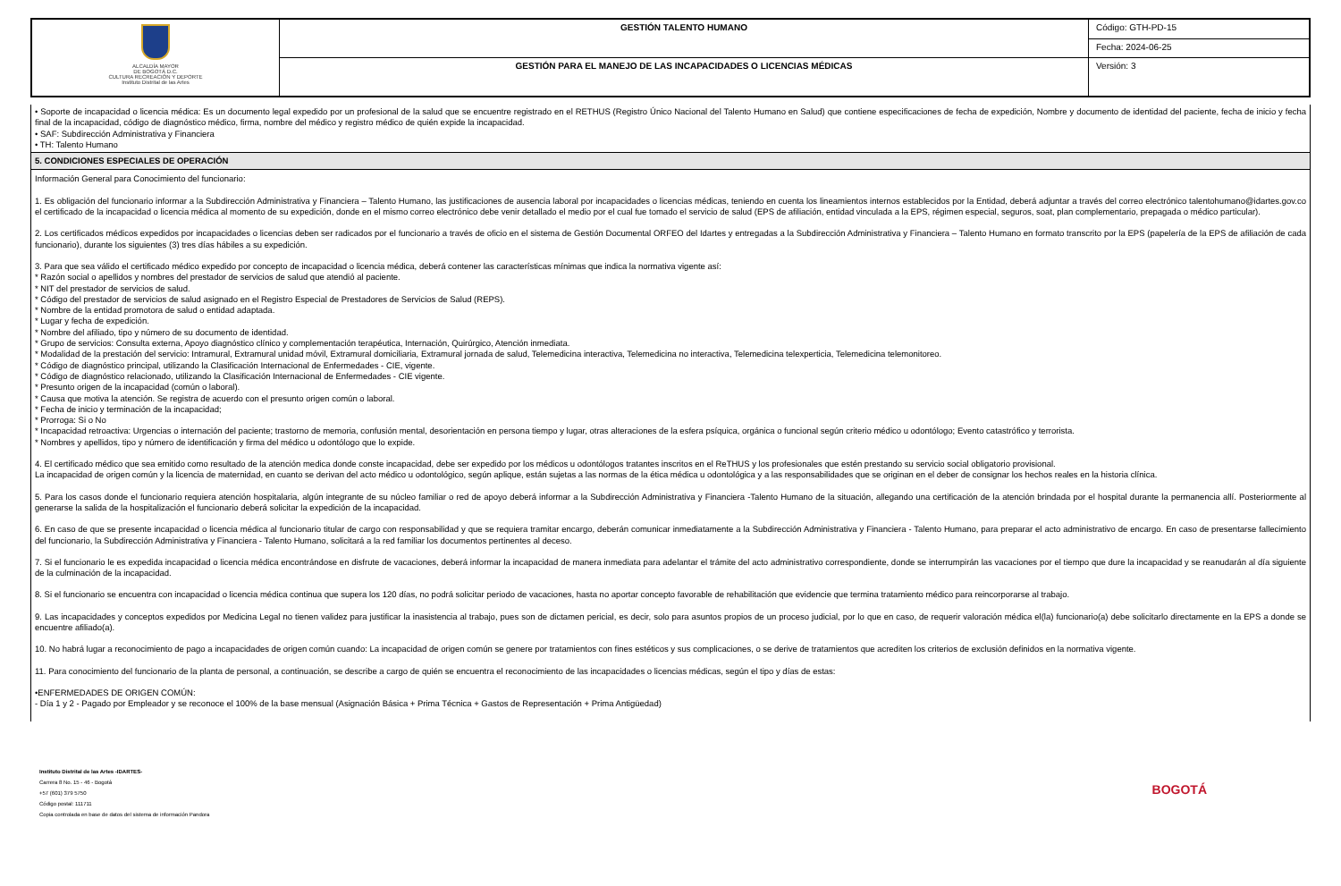| ALCALDÍA MAYOR DE BOGOTÁ D.C. CULTURA RECREACIÓN Y DEPORTE Instituto Distrital de las Artes | GESTIÓN TALENTO HUMANO | Código: GTH-PD-15 |
| | | Fecha: 2024-06-25 |
| | GESTIÓN PARA EL MANEJO DE LAS INCAPACIDADES O LICENCIAS MÉDICAS | Versión: 3 |
• Soporte de incapacidad o licencia médica: Es un documento legal expedido por un profesional de la salud que se encuentre registrado en el RETHUS (Registro Único Nacional del Talento Humano en Salud) que contiene especificaciones de fecha de expedición, Nombre y documento de identidad del paciente, fecha de inicio y fecha final de la incapacidad, código de diagnóstico médico, firma, nombre del médico y registro médico de quién expide la incapacidad.
• SAF: Subdirección Administrativa y Financiera
• TH: Talento Humano
5. CONDICIONES ESPECIALES DE OPERACIÓN
Información General para Conocimiento del funcionario:
1. Es obligación del funcionario informar a la Subdirección Administrativa y Financiera – Talento Humano, las justificaciones de ausencia laboral por incapacidades o licencias médicas, teniendo en cuenta los lineamientos internos establecidos por la Entidad, deberá adjuntar a través del correo electrónico talentohumano@idartes.gov.co el certificado de la incapacidad o licencia médica al momento de su expedición, donde en el mismo correo electrónico debe venir detallado el medio por el cual fue tomado el servicio de salud (EPS de afiliación, entidad vinculada a la EPS, régimen especial, seguros, soat, plan complementario, prepagada o médico particular).
2. Los certificados médicos expedidos por incapacidades o licencias deben ser radicados por el funcionario a través de oficio en el sistema de Gestión Documental ORFEO del Idartes y entregadas a la Subdirección Administrativa y Financiera – Talento Humano en formato transcrito por la EPS (papelería de la EPS de afiliación de cada funcionario), durante los siguientes (3) tres días hábiles a su expedición.
3. Para que sea válido el certificado médico expedido por concepto de incapacidad o licencia médica, deberá contener las características mínimas que indica la normativa vigente así:
* Razón social o apellidos y nombres del prestador de servicios de salud que atendió al paciente.
* NIT del prestador de servicios de salud.
* Código del prestador de servicios de salud asignado en el Registro Especial de Prestadores de Servicios de Salud (REPS).
* Nombre de la entidad promotora de salud o entidad adaptada.
* Lugar y fecha de expedición.
* Nombre del afiliado, tipo y número de su documento de identidad.
* Grupo de servicios: Consulta externa, Apoyo diagnóstico clínico y complementación terapéutica, Internación, Quirúrgico, Atención inmediata.
* Modalidad de la prestación del servicio: Intramural, Extramural unidad móvil, Extramural domiciliaria, Extramural jornada de salud, Telemedicina interactiva, Telemedicina no interactiva, Telemedicina telexperticia, Telemedicina telemonitoreo.
* Código de diagnóstico principal, utilizando la Clasificación Internacional de Enfermedades - CIE, vigente.
* Código de diagnóstico relacionado, utilizando la Clasificación Internacional de Enfermedades - CIE vigente.
* Presunto origen de la incapacidad (común o laboral).
* Causa que motiva la atención. Se registra de acuerdo con el presunto origen común o laboral.
* Fecha de inicio y terminación de la incapacidad;
* Prorroga: Si o No
* Incapacidad retroactiva: Urgencias o internación del paciente; trastorno de memoria, confusión mental, desorientación en persona tiempo y lugar, otras alteraciones de la esfera psíquica, orgánica o funcional según criterio médico u odontólogo; Evento catastrófico y terrorista.
* Nombres y apellidos, tipo y número de identificación y firma del médico u odontólogo que lo expide.
4. El certificado médico que sea emitido como resultado de la atención medica donde conste incapacidad, debe ser expedido por los médicos u odontólogos tratantes inscritos en el ReTHUS y los profesionales que estén prestando su servicio social obligatorio provisional.
La incapacidad de origen común y la licencia de maternidad, en cuanto se derivan del acto médico u odontológico, según aplique, están sujetas a las normas de la ética médica u odontológica y a las responsabilidades que se originan en el deber de consignar los hechos reales en la historia clínica.
5. Para los casos donde el funcionario requiera atención hospitalaria, algún integrante de su núcleo familiar o red de apoyo deberá informar a la Subdirección Administrativa y Financiera -Talento Humano de la situación, allegando una certificación de la atención brindada por el hospital durante la permanencia allí. Posteriormente al generarse la salida de la hospitalización el funcionario deberá solicitar la expedición de la incapacidad.
6. En caso de que se presente incapacidad o licencia médica al funcionario titular de cargo con responsabilidad y que se requiera tramitar encargo, deberán comunicar inmediatamente a la Subdirección Administrativa y Financiera - Talento Humano, para preparar el acto administrativo de encargo. En caso de presentarse fallecimiento del funcionario, la Subdirección Administrativa y Financiera - Talento Humano, solicitará a la red familiar los documentos pertinentes al deceso.
7. Si el funcionario le es expedida incapacidad o licencia médica encontrándose en disfrute de vacaciones, deberá informar la incapacidad de manera inmediata para adelantar el trámite del acto administrativo correspondiente, donde se interrumpirán las vacaciones por el tiempo que dure la incapacidad y se reanudarán al día siguiente de la culminación de la incapacidad.
8. Si el funcionario se encuentra con incapacidad o licencia médica continua que supera los 120 días, no podrá solicitar periodo de vacaciones, hasta no aportar concepto favorable de rehabilitación que evidencie que termina tratamiento médico para reincorporarse al trabajo.
9. Las incapacidades y conceptos expedidos por Medicina Legal no tienen validez para justificar la inasistencia al trabajo, pues son de dictamen pericial, es decir, solo para asuntos propios de un proceso judicial, por lo que en caso, de requerir valoración médica el(la) funcionario(a) debe solicitarlo directamente en la EPS a donde se encuentre afiliado(a).
10. No habrá lugar a reconocimiento de pago a incapacidades de origen común cuando: La incapacidad de origen común se genere por tratamientos con fines estéticos y sus complicaciones, o se derive de tratamientos que acrediten los criterios de exclusión definidos en la normativa vigente.
11. Para conocimiento del funcionario de la planta de personal, a continuación, se describe a cargo de quién se encuentra el reconocimiento de las incapacidades o licencias médicas, según el tipo y días de estas:
•ENFERMEDADES DE ORIGEN COMÚN:
- Día 1 y 2 - Pagado por Empleador y se reconoce el 100% de la base mensual (Asignación Básica + Prima Técnica + Gastos de Representación + Prima Antigüedad)
Instituto Distrital de las Artes -IDARTES-
Carrera 8 No. 15 - 46 - Bogotá
+57 (601) 379 5750
Código postal: 111711
Copia controlada en base de datos del sistema de información Pandora
BOGOTÁ